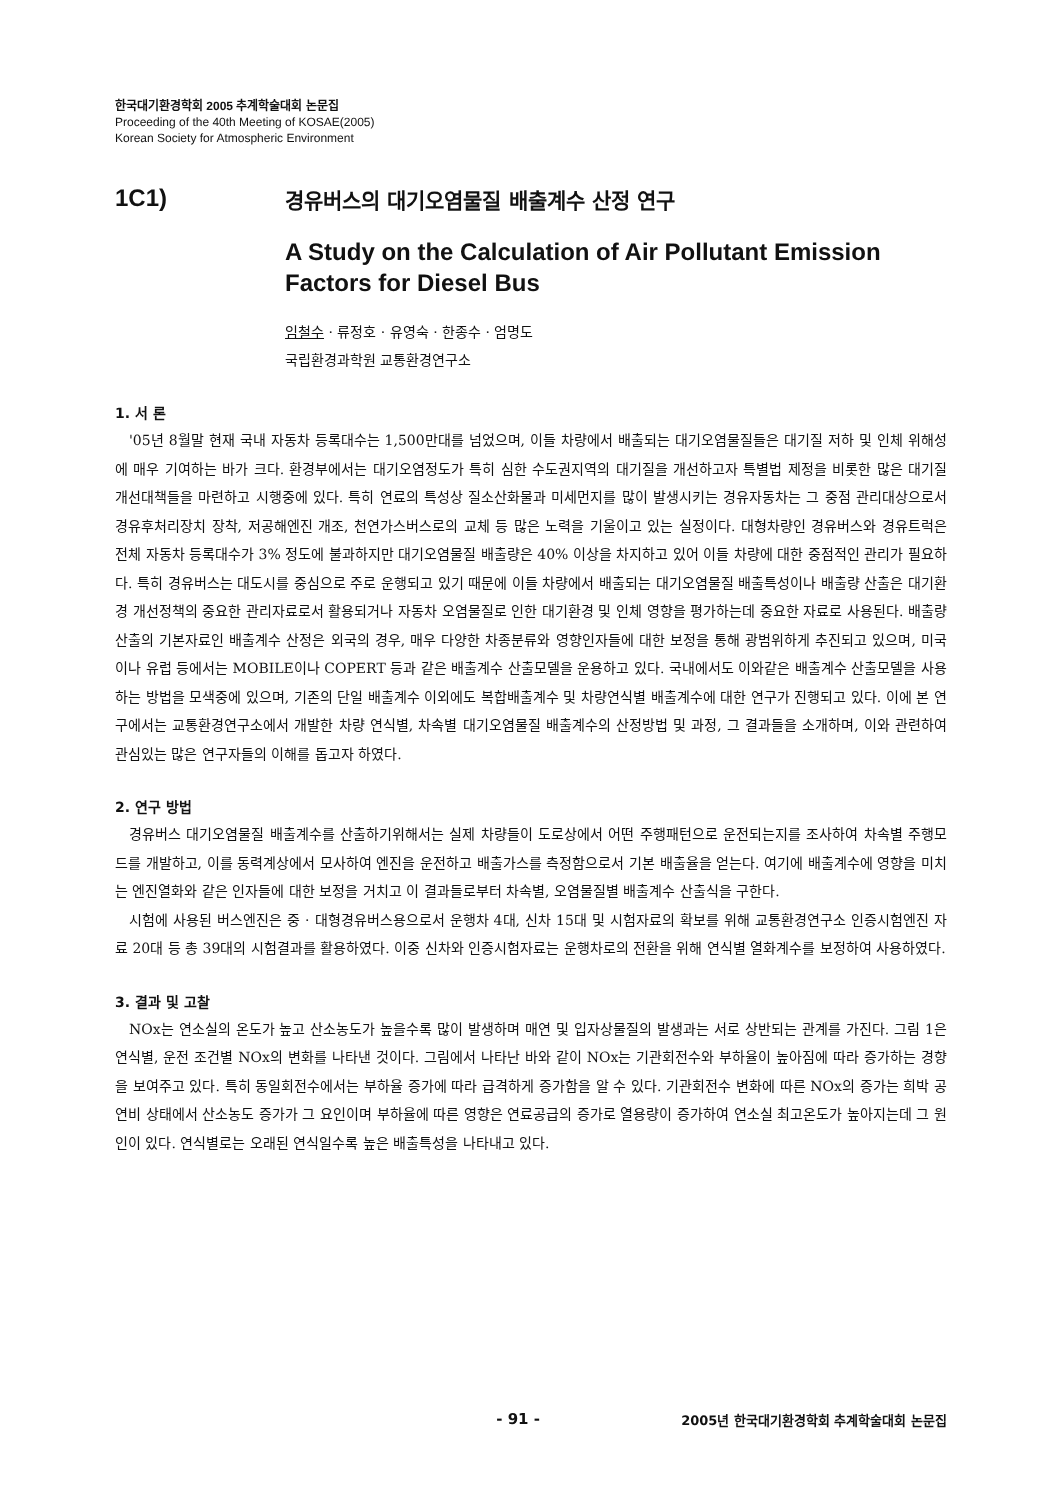한국대기환경학회 2005 추계학술대회 논문집
Proceeding of the 40th Meeting of KOSAE(2005)
Korean Society for Atmospheric Environment
1C1) 경유버스의 대기오염물질 배출계수 산정 연구
A Study on the Calculation of Air Pollutant Emission Factors for Diesel Bus
임철수 · 류정호 · 유영숙 · 한종수 · 엄명도
국립환경과학원 교통환경연구소
1. 서 론
'05년 8월말 현재 국내 자동차 등록대수는 1,500만대를 넘었으며, 이들 차량에서 배출되는 대기오염물질들은 대기질 저하 및 인체 위해성에 매우 기여하는 바가 크다. 환경부에서는 대기오염정도가 특히 심한 수도권지역의 대기질을 개선하고자 특별법 제정을 비롯한 많은 대기질 개선대책들을 마련하고 시행중에 있다. 특히 연료의 특성상 질소산화물과 미세먼지를 많이 발생시키는 경유자동차는 그 중점 관리대상으로서 경유후처리장치 장착, 저공해엔진 개조, 천연가스버스로의 교체 등 많은 노력을 기울이고 있는 실정이다. 대형차량인 경유버스와 경유트럭은 전체 자동차 등록대수가 3% 정도에 불과하지만 대기오염물질 배출량은 40% 이상을 차지하고 있어 이들 차량에 대한 중점적인 관리가 필요하다. 특히 경유버스는 대도시를 중심으로 주로 운행되고 있기 때문에 이들 차량에서 배출되는 대기오염물질 배출특성이나 배출량 산출은 대기환경 개선정책의 중요한 관리자료로서 활용되거나 자동차 오염물질로 인한 대기환경 및 인체 영향을 평가하는데 중요한 자료로 사용된다. 배출량 산출의 기본자료인 배출계수 산정은 외국의 경우, 매우 다양한 차종분류와 영향인자들에 대한 보정을 통해 광범위하게 추진되고 있으며, 미국이나 유럽 등에서는 MOBILE이나 COPERT 등과 같은 배출계수 산출모델을 운용하고 있다. 국내에서도 이와같은 배출계수 산출모델을 사용하는 방법을 모색중에 있으며, 기존의 단일 배출계수 이외에도 복합배출계수 및 차량연식별 배출계수에 대한 연구가 진행되고 있다. 이에 본 연구에서는 교통환경연구소에서 개발한 차량 연식별, 차속별 대기오염물질 배출계수의 산정방법 및 과정, 그 결과들을 소개하며, 이와 관련하여 관심있는 많은 연구자들의 이해를 돕고자 하였다.
2. 연구 방법
경유버스 대기오염물질 배출계수를 산출하기위해서는 실제 차량들이 도로상에서 어떤 주행패턴으로 운전되는지를 조사하여 차속별 주행모드를 개발하고, 이를 동력계상에서 모사하여 엔진을 운전하고 배출가스를 측정함으로서 기본 배출율을 얻는다. 여기에 배출계수에 영향을 미치는 엔진열화와 같은 인자들에 대한 보정을 거치고 이 결과들로부터 차속별, 오염물질별 배출계수 산출식을 구한다.
시험에 사용된 버스엔진은 중 · 대형경유버스용으로서 운행차 4대, 신차 15대 및 시험자료의 확보를 위해 교통환경연구소 인증시험엔진 자료 20대 등 총 39대의 시험결과를 활용하였다. 이중 신차와 인증시험자료는 운행차로의 전환을 위해 연식별 열화계수를 보정하여 사용하였다.
3. 결과 및 고찰
NOx는 연소실의 온도가 높고 산소농도가 높을수록 많이 발생하며 매연 및 입자상물질의 발생과는 서로 상반되는 관계를 가진다. 그림 1은 연식별, 운전 조건별 NOx의 변화를 나타낸 것이다. 그림에서 나타난 바와 같이 NOx는 기관회전수와 부하율이 높아짐에 따라 증가하는 경향을 보여주고 있다. 특히 동일회전수에서는 부하율 증가에 따라 급격하게 증가함을 알 수 있다. 기관회전수 변화에 따른 NOx의 증가는 희박 공연비 상태에서 산소농도 증가가 그 요인이며 부하율에 따른 영향은 연료공급의 증가로 열용량이 증가하여 연소실 최고온도가 높아지는데 그 원인이 있다. 연식별로는 오래된 연식일수록 높은 배출특성을 나타내고 있다.
- 91 - 2005년 한국대기환경학회 추계학술대회 논문집